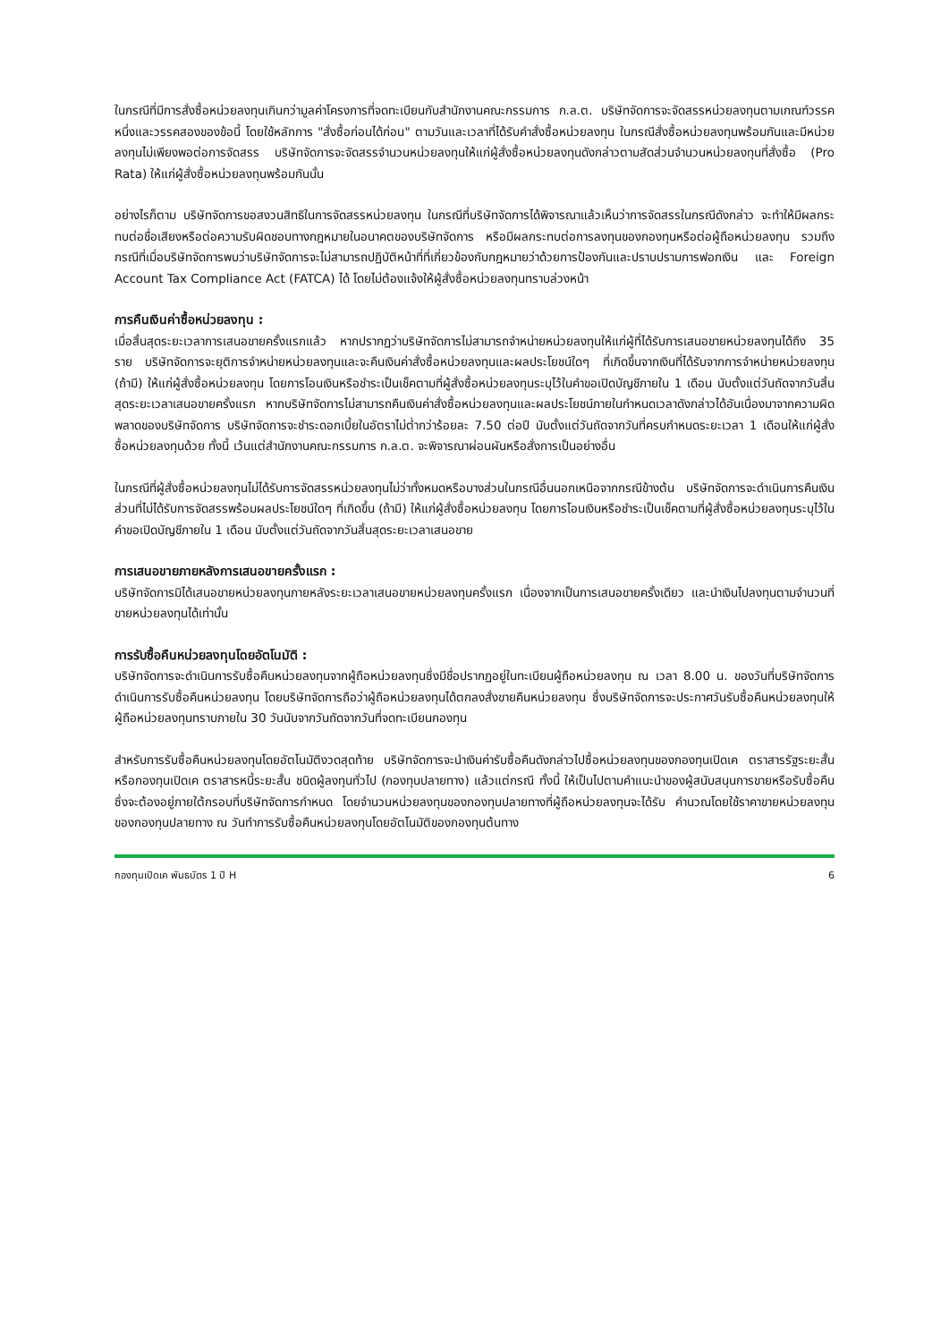ในกรณีที่มีการสั่งซื้อหน่วยลงทุนเกินกว่ามูลค่าโครงการที่จดทะเบียนกับสำนักงานคณะกรรมการ ก.ล.ต. บริษัทจัดการจะจัดสรรหน่วยลงทุนตามเกณฑ์วรรคหนึ่งและวรรคสองของข้อนี้ โดยใช้หลักการ "สั่งซื้อก่อนได้ก่อน" ตามวันและเวลาที่ได้รับคำสั่งซื้อหน่วยลงทุน ในกรณีสั่งซื้อหน่วยลงทุนพร้อมกันและมีหน่วยลงทุนไม่เพียงพอต่อการจัดสรร บริษัทจัดการจะจัดสรรจำนวนหน่วยลงทุนให้แก่ผู้สั่งซื้อหน่วยลงทุนดังกล่าวตามสัดส่วนจำนวนหน่วยลงทุนที่สั่งซื้อ (Pro Rata) ให้แก่ผู้สั่งซื้อหน่วยลงทุนพร้อมกันนั้น
อย่างไรก็ตาม บริษัทจัดการขอสงวนสิทธิในการจัดสรรหน่วยลงทุน ในกรณีที่บริษัทจัดการได้พิจารณาแล้วเห็นว่าการจัดสรรในกรณีดังกล่าว จะทำให้มีผลกระทบต่อชื่อเสียงหรือต่อความรับผิดชอบทางกฎหมายในอนาคตของบริษัทจัดการ หรือมีผลกระทบต่อการลงทุนของกองทุนหรือต่อผู้ถือหน่วยลงทุน รวมถึงกรณีที่เมื่อบริษัทจัดการพบว่าบริษัทจัดการจะไม่สามารถปฏิบัติหน้าที่ที่เกี่ยวข้องกับกฎหมายว่าด้วยการป้องกันและปราบปรามการฟอกเงิน และ Foreign Account Tax Compliance Act (FATCA) ได้ โดยไม่ต้องแจ้งให้ผู้สั่งซื้อหน่วยลงทุนทราบล่วงหน้า
การคืนเงินค่าซื้อหน่วยลงทุน :
เมื่อสิ้นสุดระยะเวลาการเสนอขายครั้งแรกแล้ว หากปรากฏว่าบริษัทจัดการไม่สามารถจำหน่ายหน่วยลงทุนให้แก่ผู้ที่ได้รับการเสนอขายหน่วยลงทุนได้ถึง 35 ราย บริษัทจัดการจะยุติการจำหน่ายหน่วยลงทุนและจะคืนเงินค่าสั่งซื้อหน่วยลงทุนและผลประโยชน์ใดๆ ที่เกิดขึ้นจากเงินที่ได้รับจากการจำหน่ายหน่วยลงทุน (ถ้ามี) ให้แก่ผู้สั่งซื้อหน่วยลงทุน โดยการโอนเงินหรือชำระเป็นเช็คตามที่ผู้สั่งซื้อหน่วยลงทุนระบุไว้ในคำขอเปิดบัญชีภายใน 1 เดือน นับตั้งแต่วันถัดจากวันสิ้นสุดระยะเวลาเสนอขายครั้งแรก หากบริษัทจัดการไม่สามารถคืนเงินค่าสั่งซื้อหน่วยลงทุนและผลประโยชน์ภายในกำหนดเวลาดังกล่าวได้อันเนื่องมาจากความผิดพลาดของบริษัทจัดการ บริษัทจัดการจะชำระดอกเบี้ยในอัตราไม่ต่ำกว่าร้อยละ 7.50 ต่อปี นับตั้งแต่วันถัดจากวันที่ครบกำหนดระยะเวลา 1 เดือนให้แก่ผู้สั่งซื้อหน่วยลงทุนด้วย ทั้งนี้ เว้นแต่สำนักงานคณะกรรมการ ก.ล.ต. จะพิจารณาผ่อนผันหรือสั่งการเป็นอย่างอื่น
ในกรณีที่ผู้สั่งซื้อหน่วยลงทุนไม่ได้รับการจัดสรรหน่วยลงทุนไม่ว่าทั้งหมดหรือบางส่วนในกรณีอื่นนอกเหนือจากกรณีข้างต้น บริษัทจัดการจะดำเนินการคืนเงินส่วนที่ไม่ได้รับการจัดสรรพร้อมผลประโยชน์ใดๆ ที่เกิดขึ้น (ถ้ามี) ให้แก่ผู้สั่งซื้อหน่วยลงทุน โดยการโอนเงินหรือชำระเป็นเช็คตามที่ผู้สั่งซื้อหน่วยลงทุนระบุไว้ในคำขอเปิดบัญชีภายใน 1 เดือน นับตั้งแต่วันถัดจากวันสิ้นสุดระยะเวลาเสนอขาย
การเสนอขายภายหลังการเสนอขายครั้งแรก :
บริษัทจัดการมิได้เสนอขายหน่วยลงทุนภายหลังระยะเวลาเสนอขายหน่วยลงทุนครั้งแรก เนื่องจากเป็นการเสนอขายครั้งเดียว และนำเงินไปลงทุนตามจำนวนที่ขายหน่วยลงทุนได้เท่านั้น
การรับซื้อคืนหน่วยลงทุนโดยอัตโนมัติ :
บริษัทจัดการจะดำเนินการรับซื้อคืนหน่วยลงทุนจากผู้ถือหน่วยลงทุนซึ่งมีชื่อปรากฏอยู่ในทะเบียนผู้ถือหน่วยลงทุน ณ เวลา 8.00 น. ของวันที่บริษัทจัดการดำเนินการรับซื้อคืนหน่วยลงทุน โดยบริษัทจัดการถือว่าผู้ถือหน่วยลงทุนได้ตกลงสั่งขายคืนหน่วยลงทุน ซึ่งบริษัทจัดการจะประกาศวันรับซื้อคืนหน่วยลงทุนให้ผู้ถือหน่วยลงทุนทราบภายใน 30 วันนับจากวันถัดจากวันที่จดทะเบียนกองทุน
สำหรับการรับซื้อคืนหน่วยลงทุนโดยอัตโนมัติงวดสุดท้าย บริษัทจัดการจะนำเงินค่ารับซื้อคืนดังกล่าวไปซื้อหน่วยลงทุนของกองทุนเปิดเค ตราสารรัฐระยะสั้น หรือกองทุนเปิดเค ตราสารหนี้ระยะสั้น ชนิดผู้ลงทุนทั่วไป (กองทุนปลายทาง) แล้วแต่กรณี ทั้งนี้ ให้เป็นไปตามคำแนะนำของผู้สนับสนุนการขายหรือรับซื้อคืน ซึ่งจะต้องอยู่ภายใต้กรอบที่บริษัทจัดการกำหนด โดยจำนวนหน่วยลงทุนของกองทุนปลายทางที่ผู้ถือหน่วยลงทุนจะได้รับ คำนวณโดยใช้ราคาขายหน่วยลงทุนของกองทุนปลายทาง ณ วันทำการรับซื้อคืนหน่วยลงทุนโดยอัตโนมัติของกองทุนต้นทาง
กองทุนเปิดเค พันธบัตร 1 ปี H 6